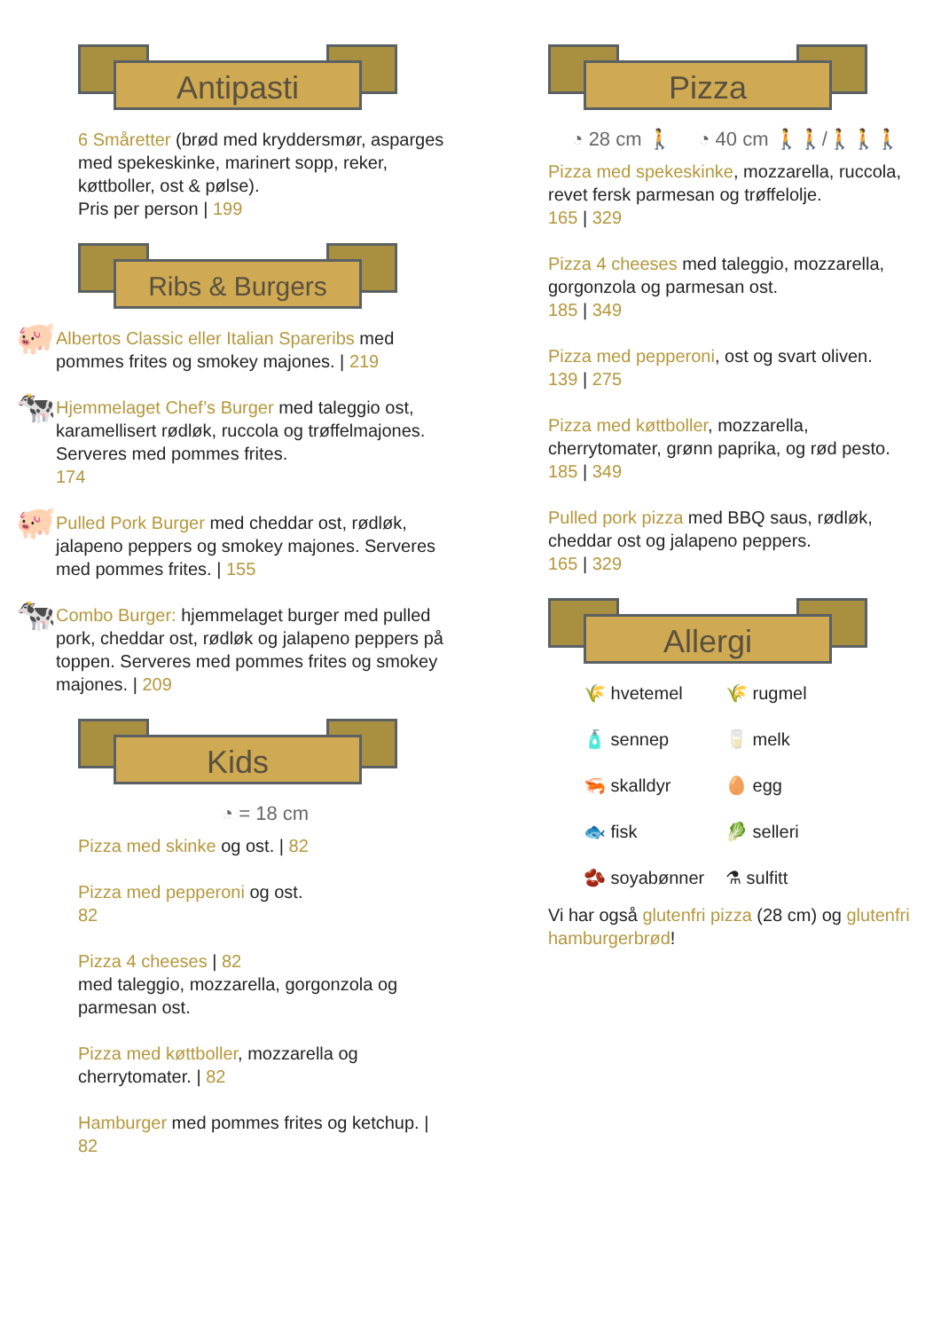Antipasti
6 Småretter (brød med kryddersmør, asparges med spekeskinke, marinert sopp, reker, køttboller, ost & pølse).
Pris per person | 199
Ribs & Burgers
🐖
Albertos Classic eller Italian Spareribs med pommes frites og smokey majones. | 219
🐄
Hjemmelaget Chef’s Burger med taleggio ost, karamellisert rødløk, ruccola og trøffelmajones. Serveres med pommes frites.
174
🐖
Pulled Pork Burger med cheddar ost, rødløk, jalapeno peppers og smokey majones. Serveres med pommes frites. | 155
🐄
Combo Burger: hjemmelaget burger med pulled pork, cheddar ost, rødløk og jalapeno peppers på toppen. Serveres med pommes frites og smokey majones. | 209
Kids
◔ = 18 cm
Pizza med skinke og ost. | 82
Pizza med pepperoni og ost.
82
Pizza 4 cheeses | 82
med taleggio, mozzarella, gorgonzola og parmesan ost.
Pizza med køttboller, mozzarella og cherrytomater. | 82
Hamburger med pommes frites og ketchup. | 82
Pizza
◔ 28 cm 🚶 ◔ 40 cm 🚶🚶/🚶🚶🚶
Pizza med spekeskinke, mozzarella, ruccola, revet fersk parmesan og trøffelolje.
165 | 329
Pizza 4 cheeses med taleggio, mozzarella, gorgonzola og parmesan ost.
185 | 349
Pizza med pepperoni, ost og svart oliven.
139 | 275
Pizza med køttboller, mozzarella, cherrytomater, grønn paprika, og rød pesto.
185 | 349
Pulled pork pizza med BBQ saus, rødløk, cheddar ost og jalapeno peppers.
165 | 329
Allergi
🌾 hvetemel
🌾 rugmel
🧴 sennep
🥛 melk
🦐 skalldyr
🥚 egg
🐟 fisk
🥬 selleri
🫘 soyabønner
⚗ sulfitt
Vi har også glutenfri pizza (28 cm) og glutenfri hamburgerbrød!